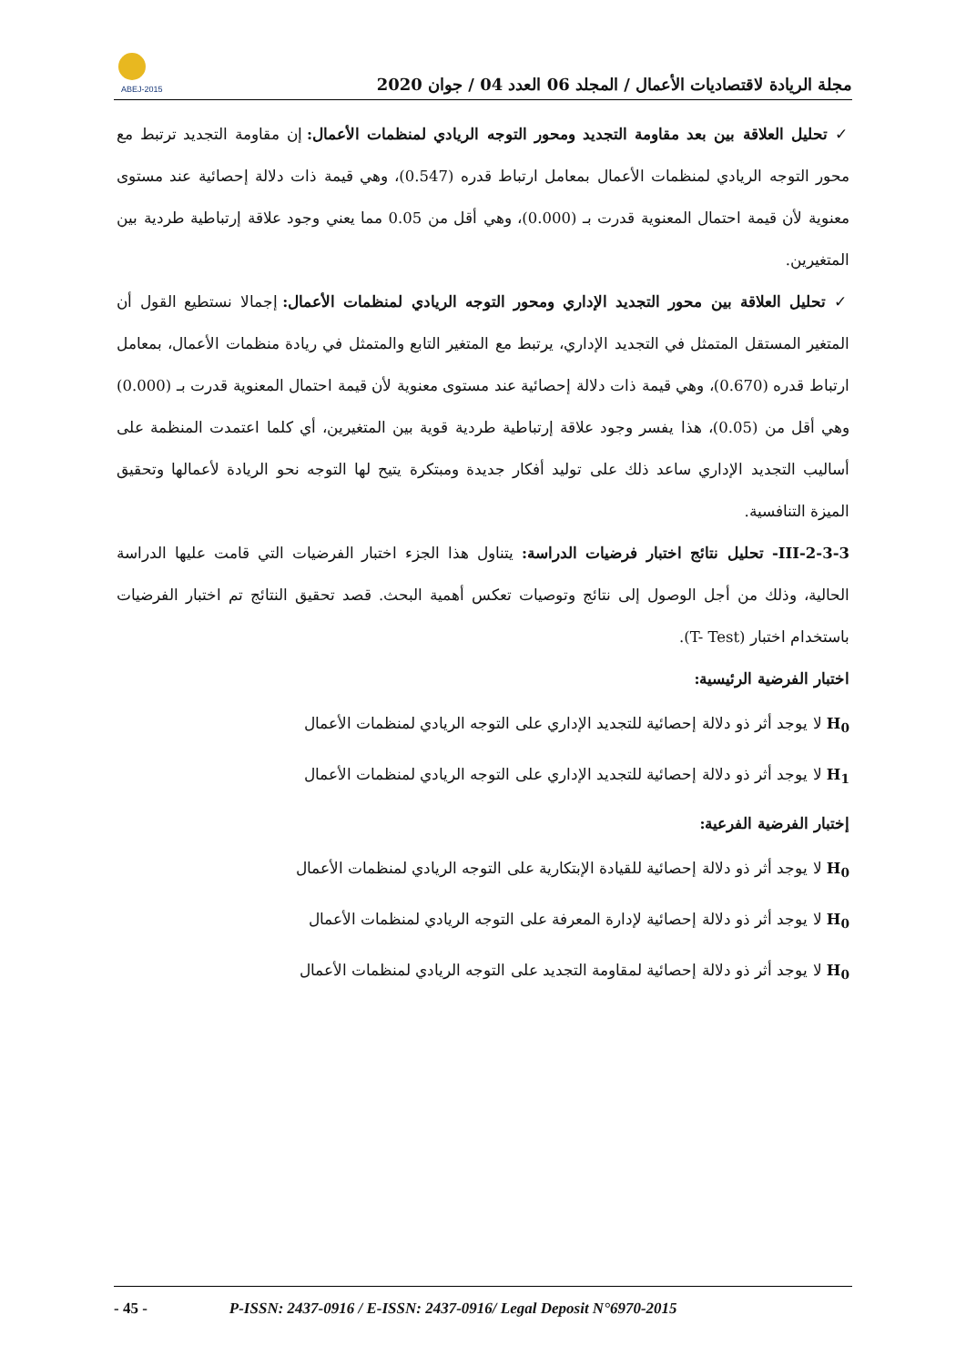ABEJ-2015
مجلة الريادة لاقتصاديات الأعمال / المجلد 06 العدد 04 / جوان 2020
✓ تحليل العلاقة بين بعد مقاومة التجديد ومحور التوجه الريادي لمنظمات الأعمال: إن مقاومة التجديد ترتبط مع محور التوجه الريادي لمنظمات الأعمال بمعامل ارتباط قدره (0.547)، وهي قيمة ذات دلالة إحصائية عند مستوى معنوية لأن قيمة احتمال المعنوية قدرت بـ (0.000)، وهي أقل من 0.05 مما يعني وجود علاقة إرتباطية طردية بين المتغيرين.
✓ تحليل العلاقة بين محور التجديد الإداري ومحور التوجه الريادي لمنظمات الأعمال: إجمالا نستطيع القول أن المتغير المستقل المتمثل في التجديد الإداري، يرتبط مع المتغير التابع والمتمثل في ريادة منظمات الأعمال، بمعامل ارتباط قدره (0.670)، وهي قيمة ذات دلالة إحصائية عند مستوى معنوية لأن قيمة احتمال المعنوية قدرت بـ (0.000) وهي أقل من (0.05)، هذا يفسر وجود علاقة إرتباطية طردية قوية بين المتغيرين، أي كلما اعتمدت المنظمة على أساليب التجديد الإداري ساعد ذلك على توليد أفكار جديدة ومبتكرة يتيح لها التوجه نحو الريادة لأعمالها وتحقيق الميزة التنافسية.
III-2-3-3- تحليل نتائج اختبار فرضيات الدراسة: يتناول هذا الجزء اختبار الفرضيات التي قامت عليها الدراسة الحالية، وذلك من أجل الوصول إلى نتائج وتوصيات تعكس أهمية البحث. قصد تحقيق النتائج تم اختبار الفرضيات باستخدام اختبار (T- Test).
اختبار الفرضية الرئيسية:
H<sub>0</sub> لا يوجد أثر ذو دلالة إحصائية للتجديد الإداري على التوجه الريادي لمنظمات الأعمال
H<sub>1</sub> لا يوجد أثر ذو دلالة إحصائية للتجديد الإداري على التوجه الريادي لمنظمات الأعمال
إختبار الفرضية الفرعية:
H<sub>0</sub> لا يوجد أثر ذو دلالة إحصائية للقيادة الإبتكارية على التوجه الريادي لمنظمات الأعمال
H<sub>0</sub> لا يوجد أثر ذو دلالة إحصائية لإدارة المعرفة على التوجه الريادي لمنظمات الأعمال
H<sub>0</sub> لا يوجد أثر ذو دلالة إحصائية لمقاومة التجديد على التوجه الريادي لمنظمات الأعمال
- 45 - P-ISSN: 2437-0916 / E-ISSN: 2437-0916/ Legal Deposit N°6970-2015